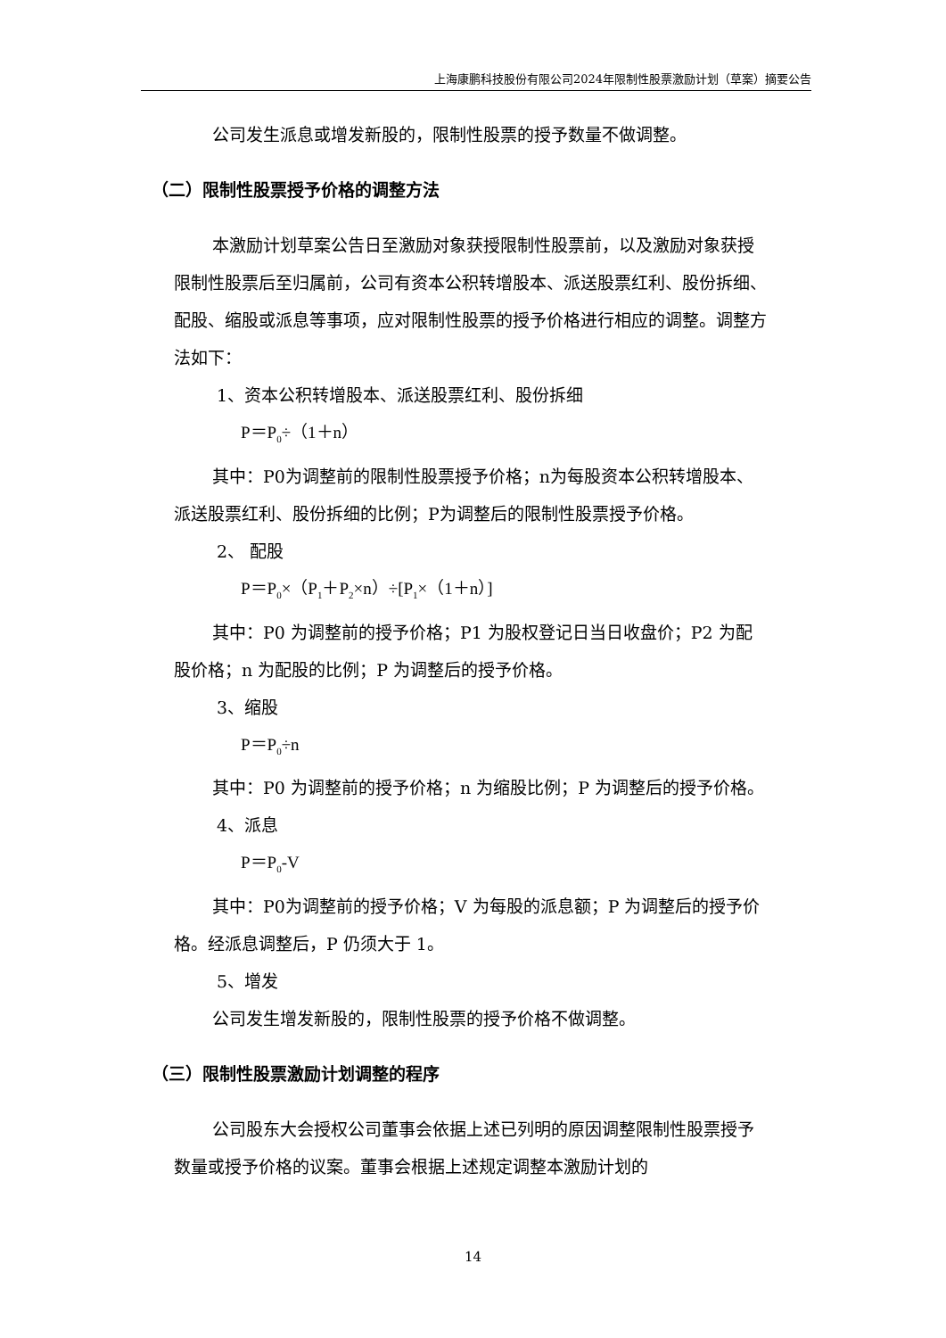上海康鹏科技股份有限公司2024年限制性股票激励计划（草案）摘要公告
公司发生派息或增发新股的，限制性股票的授予数量不做调整。
（二）限制性股票授予价格的调整方法
本激励计划草案公告日至激励对象获授限制性股票前，以及激励对象获授限制性股票后至归属前，公司有资本公积转增股本、派送股票红利、股份拆细、配股、缩股或派息等事项，应对限制性股票的授予价格进行相应的调整。调整方法如下：
1、资本公积转增股本、派送股票红利、股份拆细
P＝P<sub>0</sub>÷（1＋n）
其中：P0为调整前的限制性股票授予价格；n为每股资本公积转增股本、派送股票红利、股份拆细的比例；P为调整后的限制性股票授予价格。
2、 配股
P＝P<sub>0</sub>×（P<sub>1</sub>＋P<sub>2</sub>×n）÷[P<sub>1</sub>×（1＋n）]
其中：P0 为调整前的授予价格；P1 为股权登记日当日收盘价；P2 为配股价格；n 为配股的比例；P 为调整后的授予价格。
3、缩股
P＝P<sub>0</sub>÷n
其中：P0 为调整前的授予价格；n 为缩股比例；P 为调整后的授予价格。
4、派息
P＝P<sub>0</sub>-V
其中：P0为调整前的授予价格；V 为每股的派息额；P 为调整后的授予价格。经派息调整后，P 仍须大于 1。
5、增发
公司发生增发新股的，限制性股票的授予价格不做调整。
（三）限制性股票激励计划调整的程序
公司股东大会授权公司董事会依据上述已列明的原因调整限制性股票授予数量或授予价格的议案。董事会根据上述规定调整本激励计划的
14